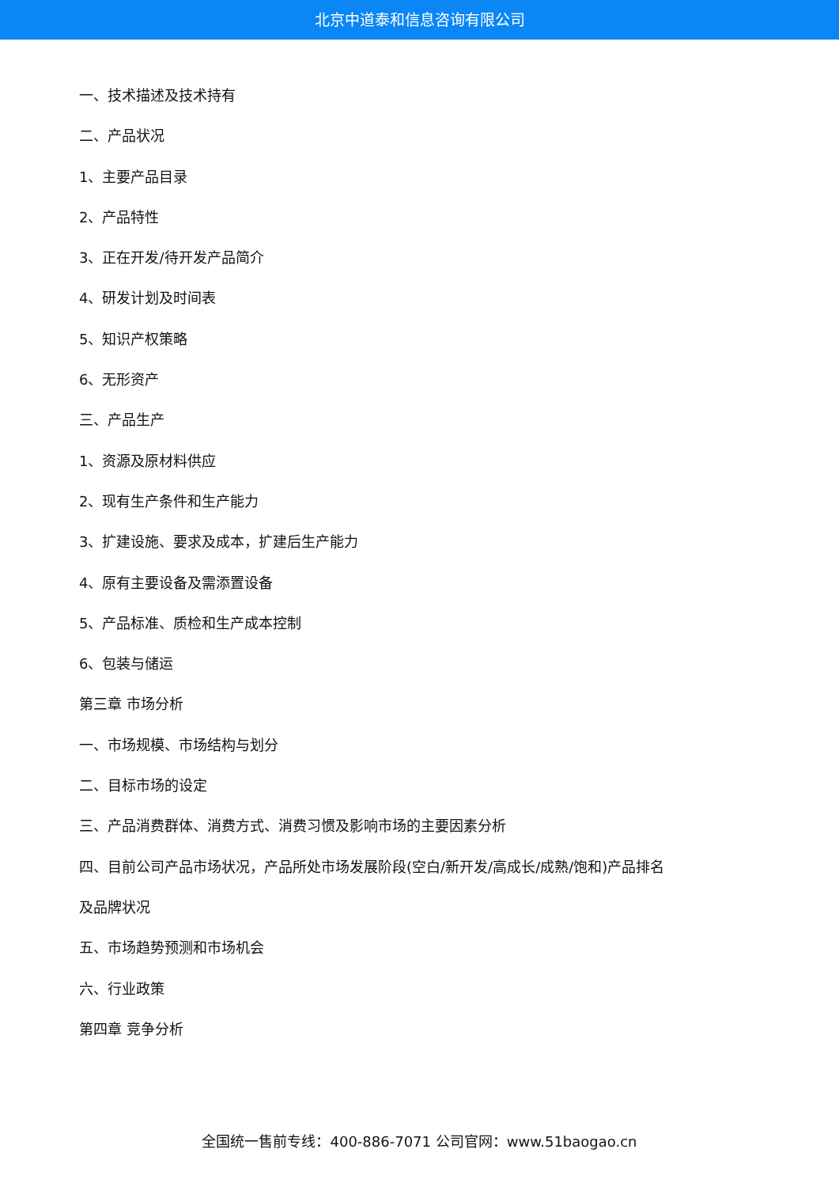北京中道泰和信息咨询有限公司
一、技术描述及技术持有
二、产品状况
1、主要产品目录
2、产品特性
3、正在开发/待开发产品简介
4、研发计划及时间表
5、知识产权策略
6、无形资产
三、产品生产
1、资源及原材料供应
2、现有生产条件和生产能力
3、扩建设施、要求及成本，扩建后生产能力
4、原有主要设备及需添置设备
5、产品标准、质检和生产成本控制
6、包装与储运
第三章 市场分析
一、市场规模、市场结构与划分
二、目标市场的设定
三、产品消费群体、消费方式、消费习惯及影响市场的主要因素分析
四、目前公司产品市场状况，产品所处市场发展阶段(空白/新开发/高成长/成熟/饱和)产品排名
及品牌状况
五、市场趋势预测和市场机会
六、行业政策
第四章 竞争分析
全国统一售前专线：400-886-7071 公司官网：www.51baogao.cn